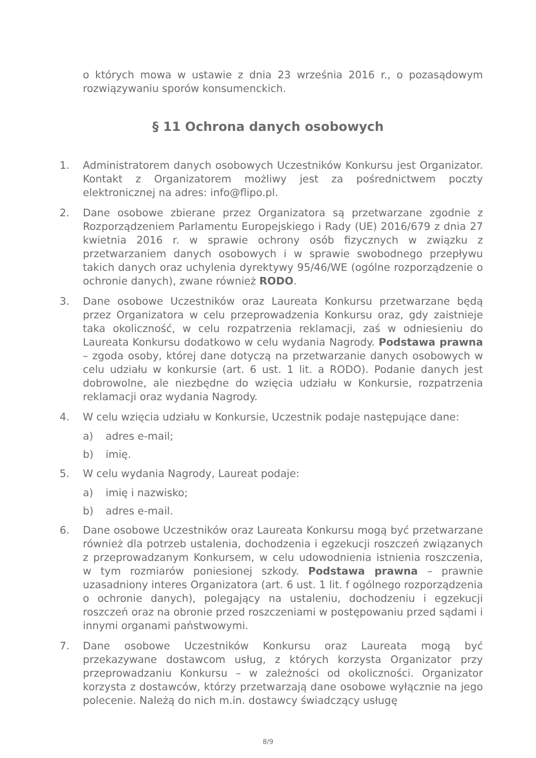o których mowa w ustawie z dnia 23 września 2016 r., o pozasądowym rozwiązywaniu sporów konsumenckich.
§ 11 Ochrona danych osobowych
1. Administratorem danych osobowych Uczestników Konkursu jest Organizator. Kontakt z Organizatorem możliwy jest za pośrednictwem poczty elektronicznej na adres: info@flipo.pl.
2. Dane osobowe zbierane przez Organizatora są przetwarzane zgodnie z Rozporządzeniem Parlamentu Europejskiego i Rady (UE) 2016/679 z dnia 27 kwietnia 2016 r. w sprawie ochrony osób fizycznych w związku z przetwarzaniem danych osobowych i w sprawie swobodnego przepływu takich danych oraz uchylenia dyrektywy 95/46/WE (ogólne rozporządzenie o ochronie danych), zwane również RODO.
3. Dane osobowe Uczestników oraz Laureata Konkursu przetwarzane będą przez Organizatora w celu przeprowadzenia Konkursu oraz, gdy zaistnieje taka okoliczność, w celu rozpatrzenia reklamacji, zaś w odniesieniu do Laureata Konkursu dodatkowo w celu wydania Nagrody. Podstawa prawna – zgoda osoby, której dane dotyczą na przetwarzanie danych osobowych w celu udziału w konkursie (art. 6 ust. 1 lit. a RODO). Podanie danych jest dobrowolne, ale niezbędne do wzięcia udziału w Konkursie, rozpatrzenia reklamacji oraz wydania Nagrody.
4. W celu wzięcia udziału w Konkursie, Uczestnik podaje następujące dane:
a) adres e-mail;
b) imię.
5. W celu wydania Nagrody, Laureat podaje:
a) imię i nazwisko;
b) adres e-mail.
6. Dane osobowe Uczestników oraz Laureata Konkursu mogą być przetwarzane również dla potrzeb ustalenia, dochodzenia i egzekucji roszczeń związanych z przeprowadzanym Konkursem, w celu udowodnienia istnienia roszczenia, w tym rozmiarów poniesionej szkody. Podstawa prawna – prawnie uzasadniony interes Organizatora (art. 6 ust. 1 lit. f ogólnego rozporządzenia o ochronie danych), polegający na ustaleniu, dochodzeniu i egzekucji roszczeń oraz na obronie przed roszczeniami w postępowaniu przed sądami i innymi organami państwowymi.
7. Dane osobowe Uczestników Konkursu oraz Laureata mogą być przekazywane dostawcom usług, z których korzysta Organizator przy przeprowadzaniu Konkursu – w zależności od okoliczności. Organizator korzysta z dostawców, którzy przetwarzają dane osobowe wyłącznie na jego polecenie. Należą do nich m.in. dostawcy świadczący usługę
8/9